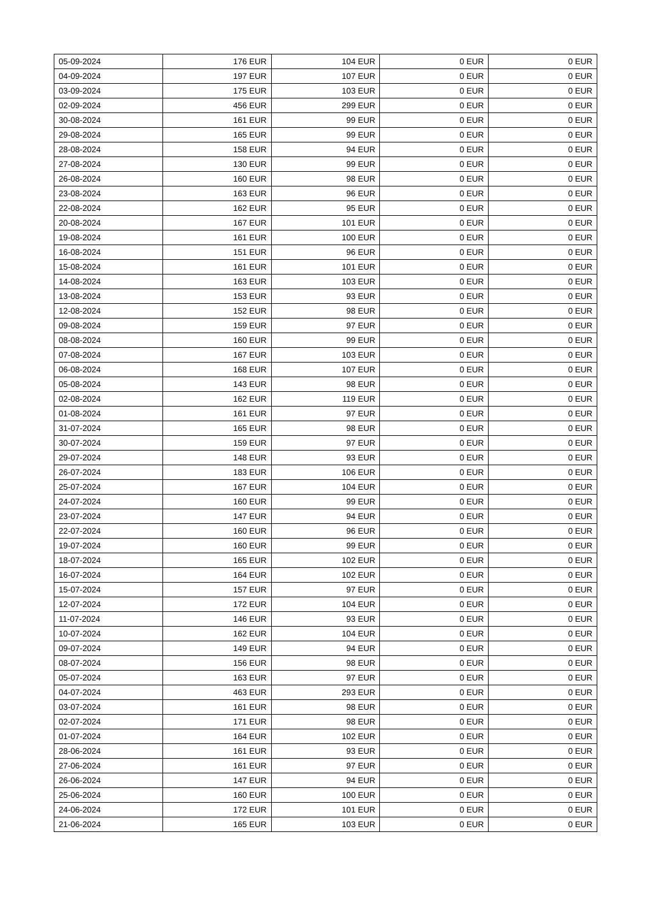| 05-09-2024 | 176 EUR | 104 EUR | 0 EUR | 0 EUR |
| 04-09-2024 | 197 EUR | 107 EUR | 0 EUR | 0 EUR |
| 03-09-2024 | 175 EUR | 103 EUR | 0 EUR | 0 EUR |
| 02-09-2024 | 456 EUR | 299 EUR | 0 EUR | 0 EUR |
| 30-08-2024 | 161 EUR | 99 EUR | 0 EUR | 0 EUR |
| 29-08-2024 | 165 EUR | 99 EUR | 0 EUR | 0 EUR |
| 28-08-2024 | 158 EUR | 94 EUR | 0 EUR | 0 EUR |
| 27-08-2024 | 130 EUR | 99 EUR | 0 EUR | 0 EUR |
| 26-08-2024 | 160 EUR | 98 EUR | 0 EUR | 0 EUR |
| 23-08-2024 | 163 EUR | 96 EUR | 0 EUR | 0 EUR |
| 22-08-2024 | 162 EUR | 95 EUR | 0 EUR | 0 EUR |
| 20-08-2024 | 167 EUR | 101 EUR | 0 EUR | 0 EUR |
| 19-08-2024 | 161 EUR | 100 EUR | 0 EUR | 0 EUR |
| 16-08-2024 | 151 EUR | 96 EUR | 0 EUR | 0 EUR |
| 15-08-2024 | 161 EUR | 101 EUR | 0 EUR | 0 EUR |
| 14-08-2024 | 163 EUR | 103 EUR | 0 EUR | 0 EUR |
| 13-08-2024 | 153 EUR | 93 EUR | 0 EUR | 0 EUR |
| 12-08-2024 | 152 EUR | 98 EUR | 0 EUR | 0 EUR |
| 09-08-2024 | 159 EUR | 97 EUR | 0 EUR | 0 EUR |
| 08-08-2024 | 160 EUR | 99 EUR | 0 EUR | 0 EUR |
| 07-08-2024 | 167 EUR | 103 EUR | 0 EUR | 0 EUR |
| 06-08-2024 | 168 EUR | 107 EUR | 0 EUR | 0 EUR |
| 05-08-2024 | 143 EUR | 98 EUR | 0 EUR | 0 EUR |
| 02-08-2024 | 162 EUR | 119 EUR | 0 EUR | 0 EUR |
| 01-08-2024 | 161 EUR | 97 EUR | 0 EUR | 0 EUR |
| 31-07-2024 | 165 EUR | 98 EUR | 0 EUR | 0 EUR |
| 30-07-2024 | 159 EUR | 97 EUR | 0 EUR | 0 EUR |
| 29-07-2024 | 148 EUR | 93 EUR | 0 EUR | 0 EUR |
| 26-07-2024 | 183 EUR | 106 EUR | 0 EUR | 0 EUR |
| 25-07-2024 | 167 EUR | 104 EUR | 0 EUR | 0 EUR |
| 24-07-2024 | 160 EUR | 99 EUR | 0 EUR | 0 EUR |
| 23-07-2024 | 147 EUR | 94 EUR | 0 EUR | 0 EUR |
| 22-07-2024 | 160 EUR | 96 EUR | 0 EUR | 0 EUR |
| 19-07-2024 | 160 EUR | 99 EUR | 0 EUR | 0 EUR |
| 18-07-2024 | 165 EUR | 102 EUR | 0 EUR | 0 EUR |
| 16-07-2024 | 164 EUR | 102 EUR | 0 EUR | 0 EUR |
| 15-07-2024 | 157 EUR | 97 EUR | 0 EUR | 0 EUR |
| 12-07-2024 | 172 EUR | 104 EUR | 0 EUR | 0 EUR |
| 11-07-2024 | 146 EUR | 93 EUR | 0 EUR | 0 EUR |
| 10-07-2024 | 162 EUR | 104 EUR | 0 EUR | 0 EUR |
| 09-07-2024 | 149 EUR | 94 EUR | 0 EUR | 0 EUR |
| 08-07-2024 | 156 EUR | 98 EUR | 0 EUR | 0 EUR |
| 05-07-2024 | 163 EUR | 97 EUR | 0 EUR | 0 EUR |
| 04-07-2024 | 463 EUR | 293 EUR | 0 EUR | 0 EUR |
| 03-07-2024 | 161 EUR | 98 EUR | 0 EUR | 0 EUR |
| 02-07-2024 | 171 EUR | 98 EUR | 0 EUR | 0 EUR |
| 01-07-2024 | 164 EUR | 102 EUR | 0 EUR | 0 EUR |
| 28-06-2024 | 161 EUR | 93 EUR | 0 EUR | 0 EUR |
| 27-06-2024 | 161 EUR | 97 EUR | 0 EUR | 0 EUR |
| 26-06-2024 | 147 EUR | 94 EUR | 0 EUR | 0 EUR |
| 25-06-2024 | 160 EUR | 100 EUR | 0 EUR | 0 EUR |
| 24-06-2024 | 172 EUR | 101 EUR | 0 EUR | 0 EUR |
| 21-06-2024 | 165 EUR | 103 EUR | 0 EUR | 0 EUR |